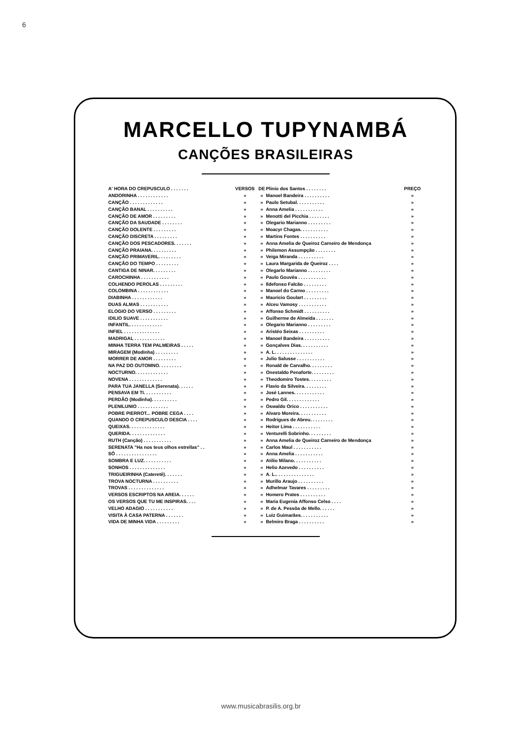6
MARCELLO TUPYNAMBÁ
CANÇÕES BRASILEIRAS
| A' HORA DO CREPUSCULO . . . . . . . | VERSOS | DE | Plinio dos Santos . . . . . . . . | PREÇO |
| ANDORINHA . . . . . . . . . . . . | » | » | Manoel Bandeira . . . . . . . . . . | » |
| CANÇÃO . . . . . . . . . . . . . | » | » | Paulo Setubal. . . . . . . . . . . | » |
| CANÇÃO BANAL . . . . . . . . . . | » | » | Anna Amelia . . . . . . . . . . . | » |
| CANÇÃO DE AMOR . . . . . . . . . | » | » | Menotti del Picchia . . . . . . . . | » |
| CANÇÃO DA SAUDADE . . . . . . . . | » | » | Olegario Marianno . . . . . . . . . | » |
| CANÇÃO DOLENTE . . . . . . . . . | » | » | Moacyr Chagas. . . . . . . . . . . | » |
| CANÇÃO DISCRETA . . . . . . . . . | » | » | Martins Fontes . . . . . . . . . . | » |
| CANÇÃO DOS PESCADORES. . . . . . . | » | » | Anna Amelia de Queiroz Carneiro de Mendonça | » |
| CANÇÃO PRAIANA. . . . . . . . . . | » | » | Philemon Assumpção . . . . . . . . | » |
| CANÇÃO PRIMAVERIL. . . . . . . . . | » | » | Veiga Miranda . . . . . . . . . . | » |
| CANÇÃO DO TEMPO . . . . . . . . . | » | » | Laura Margarida de Queiroz . . . . | » |
| CANTIGA DE NINAR. . . . . . . . . | » | » | Olegarlo Marianno . . . . . . . . . | » |
| CAROCHINHA . . . . . . . . . . . | » | » | Paulo Gouvêa . . . . . . . . . . . | » |
| COLHENDO PEROLAS . . . . . . . . . | » | » | Ildefonso Falcão . . . . . . . . . | » |
| COLOMBINA . . . . . . . . . . . . | » | » | Manoel do Carmo . . . . . . . . . | » |
| DIABINHA . . . . . . . . . . . . | » | » | Mauricio Goulart . . . . . . . . . | » |
| DUAS ALMAS . . . . . . . . . . . | » | » | Alceu Vamosy . . . . . . . . . . . | » |
| ELOGIO DO VERSO . . . . . . . . . | » | » | Affonso Schmidt . . . . . . . . . . | » |
| IDILIO SUAVE . . . . . . . . . . . | » | » | Guilherme de Almeida . . . . . . . | » |
| INFANTIL. . . . . . . . . . . . . | » | » | Olegario Marianno . . . . . . . . . | » |
| INFIEL . . . . . . . . . . . . . . | » | » | Aristéo Seixas . . . . . . . . . . | » |
| MADRIGAL . . . . . . . . . . . . | » | » | Manoel Bandeira . . . . . . . . . . | » |
| MINHA TERRA TEM PALMEIRAS . . . . . | » | » | Gonçalves Dias. . . . . . . . . . . | » |
| MIRAGEM (Modinha) . . . . . . . . . | » | » | A. L. . . . . . . . . . . . . . . | » |
| MORRER DE AMOR . . . . . . . . . | » | » | Julio Salusse . . . . . . . . . . . | » |
| NA PAZ DO OUTOMNO. . . . . . . . . | » | » | Ronald de Carvalho. . . . . . . . . | » |
| NOCTURNO. . . . . . . . . . . . . | » | » | Onestaldo Penaforte. . . . . . . . . | » |
| NOVENA . . . . . . . . . . . . . | » | » | Theodomiro Tostes. . . . . . . . . | » |
| PARA TUA JANELLA (Serenata). . . . . . | » | » | Flavio da Silveira. . . . . . . . . | » |
| PENSAVA EM TI. . . . . . . . . . . | » | » | José Lannes. . . . . . . . . . . . | » |
| PERDÃO (Modinha). . . . . . . . . . | » | » | Pedro Gil. . . . . . . . . . . . . | » |
| PLENILUNIO . . . . . . . . . . . . | » | » | Oswaldo Orico . . . . . . . . . . . | » |
| POBRE PIERROT... POBRE CEGA . . . . | » | » | Alvaro Moreira. . . . . . . . . . . | » |
| QUANDO O CREPUSCULO DESCIA . . . . | » | » | Rodrigues de Abreu. . . . . . . . . | » |
| QUEIXAS. . . . . . . . . . . . . . | » | » | Heitor Lima . . . . . . . . . . . | » |
| QUERIDA. . . . . . . . . . . . . . | » | » | Venturelli Sobrinho. . . . . . . . . | » |
| RUTH (Canção) . . . . . . . . . . . | » | » | Anna Amelia de Queiroz Carneiro de Mendonça | » |
| SERENATA "Ha nos teus olhos estrellas" . . | » | » | Carlos Maul . . . . . . . . . . . | » |
| SÓ . . . . . . . . . . . . . . . . | » | » | Anna Amelia . . . . . . . . . . . | » |
| SOMBRA E LUZ. . . . . . . . . . . | » | » | Atilio Milano. . . . . . . . . . . | » |
| SONHOS . . . . . . . . . . . . . . | » | » | Helio Azevedo . . . . . . . . . . | » |
| TRIGUEIRINHA (Cateretê). . . . . . . | » | » | A. L.. . . . . . . . . . . . . . . | » |
| TROVA NOCTURNA . . . . . . . . . . | » | » | Murillo Araujo . . . . . . . . . . | » |
| TROVAS . . . . . . . . . . . . . . | » | » | Adhelmar Tavares . . . . . . . . . | » |
| VERSOS ESCRIPTOS NA AREIA. . . . . . | » | » | Homero Prates . . . . . . . . . . | » |
| OS VERSOS QUE TU ME INSPIRAS. . . . | » | » | Maria Eugenia Affonso Celso . . . . | » |
| VELHO ADAGIO . . . . . . . . . . . | » | » | P. de A. Pessôa de Mello. . . . . . | » |
| VISITA À CASA PATERNA . . . . . . . | » | » | Luiz Guimarães. . . . . . . . . . . | » |
| VIDA DE MINHA VIDA . . . . . . . . . | » | » | Belmiro Braga . . . . . . . . . . | » |
www.musicabrasilis.org.br